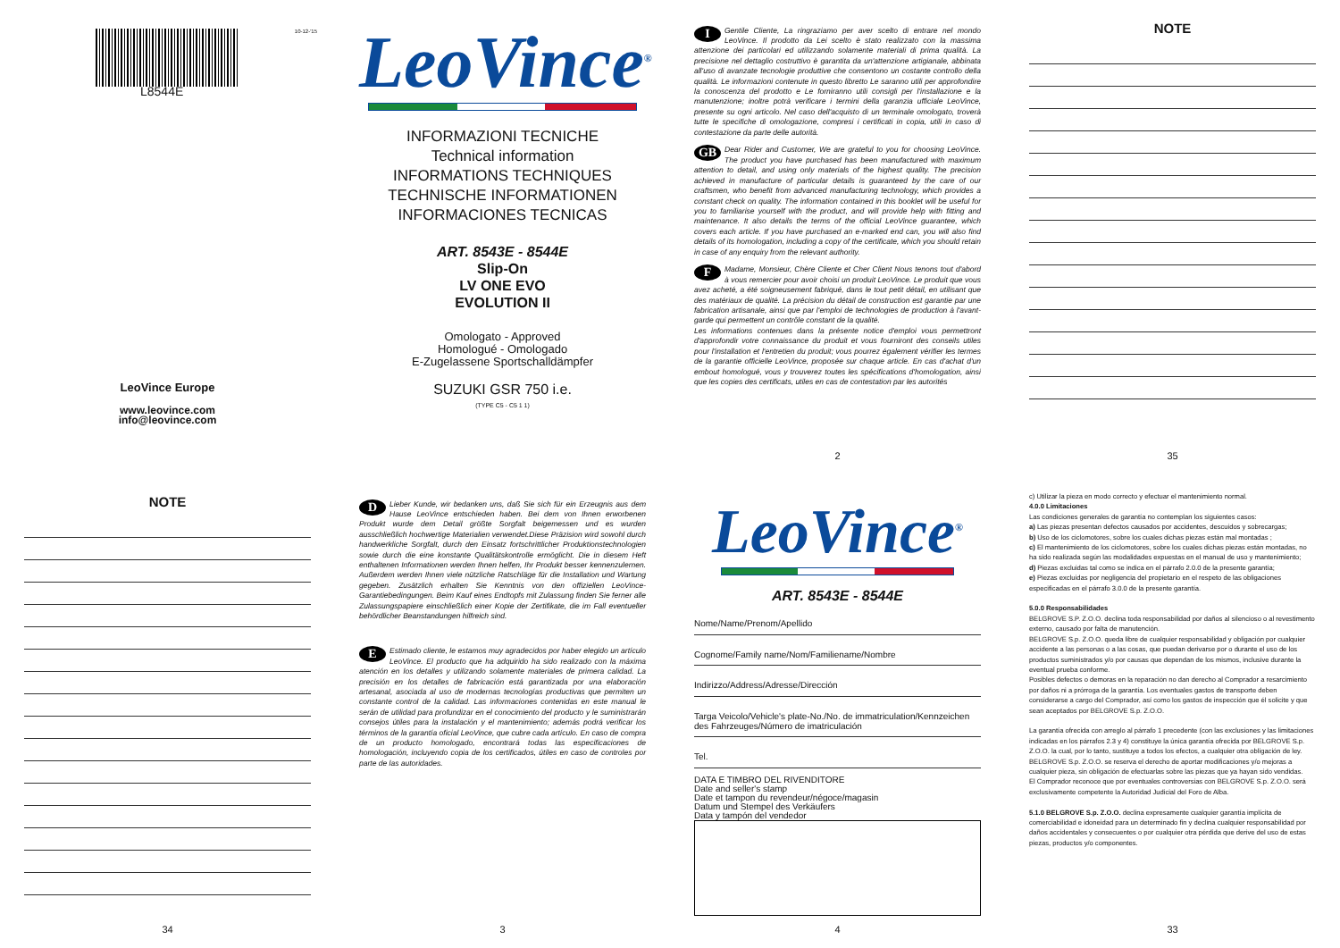L8544E
10-12-'15
LeoVince Europe
www.leovince.com
info@leovince.com
LeoVince<sup>®</sup>
INFORMAZIONI TECNICHE
Technical information
INFORMATIONS TECHNIQUES
TECHNISCHE INFORMATIONEN
INFORMACIONES TECNICAS
ART. 8543E - 8544E
Slip-On
LV ONE EVO
EVOLUTION II
Omologato - Approved
Homologué - Omologado
E-Zugelassene Sportschalldämpfer
SUZUKI GSR 750 i.e.
(TYPE C5 - C5 1 1)
IGentile Cliente, La ringraziamo per aver scelto di entrare nel mondo LeoVince. Il prodotto da Lei scelto è stato realizzato con la massima attenzione dei particolari ed utilizzando solamente materiali di prima qualità. La precisione nel dettaglio costruttivo è garantita da un'attenzione artigianale, abbinata all'uso di avanzate tecnologie produttive che consentono un costante controllo della qualità. Le informazioni contenute in questo libretto Le saranno utili per approfondire la conoscenza del prodotto e Le forniranno utili consigli per l'installazione e la manutenzione; inoltre potrà verificare i termini della garanzia ufficiale LeoVince, presente su ogni articolo. Nel caso dell'acquisto di un terminale omologato, troverà tutte le specifiche di omologazione, compresi i certificati in copia, utili in caso di contestazione da parte delle autorità.
GB Dear Rider and Customer, We are grateful to you for choosing LeoVince. The product you have purchased has been manufactured with maximum attention to detail, and using only materials of the highest quality. The precision achieved in manufacture of particular details is guaranteed by the care of our craftsmen, who benefit from advanced manufacturing technology, which provides a constant check on quality. The information contained in this booklet will be useful for you to familiarise yourself with the product, and will provide help with fitting and maintenance. It also details the terms of the official LeoVince guarantee, which covers each article. If you have purchased an e-marked end can, you will also find details of its homologation, including a copy of the certificate, which you should retain in case of any enquiry from the relevant authority.
FMadame, Monsieur, Chère Cliente et Cher Client Nous tenons tout d'abord à vous remercier pour avoir choisi un produit LeoVince. Le produit que vous avez acheté, a été soigneusement fabriqué, dans le tout petit détail, en utilisant que des matériaux de qualité. La précision du détail de construction est garantie par une fabrication artisanale, ainsi que par l'emploi de technologies de production à l'avant-garde qui permettent un contrôle constant de la qualité.
Les informations contenues dans la présente notice d'emploi vous permettront d'approfondir votre connaissance du produit et vous fourniront des conseils utiles pour l'installation et l'entretien du produit; vous pourrez également vérifier les termes de la garantie officielle LeoVince, proposée sur chaque article. En cas d'achat d'un embout homologué, vous y trouverez toutes les spécifications d'homologation, ainsi que les copies des certificats, utiles en cas de contestation par les autorités
2
NOTE
35
NOTE
34
DLieber Kunde, wir bedanken uns, daß Sie sich für ein Erzeugnis aus dem Hause LeoVince entschieden haben. Bei dem von Ihnen erworbenen Produkt wurde dem Detail größte Sorgfalt beigemessen und es wurden ausschließlich hochwertige Materialien verwendet.Diese Präzision wird sowohl durch handwerkliche Sorgfalt, durch den Einsatz fortschrittlicher Produktionstechnologien sowie durch die eine konstante Qualitätskontrolle ermöglicht. Die in diesem Heft enthaltenen Informationen werden Ihnen helfen, Ihr Produkt besser kennenzulernen. Außerdem werden Ihnen viele nützliche Ratschläge für die Installation und Wartung gegeben. Zusätzlich erhalten Sie Kenntnis von den offiziellen LeoVince-Garantiebedingungen. Beim Kauf eines Endtopfs mit Zulassung finden Sie ferner alle Zulassungspapiere einschließlich einer Kopie der Zertifikate, die im Fall eventueller behördlicher Beanstandungen hilfreich sind.
EEstimado cliente, le estamos muy agradecidos por haber elegido un artículo LeoVince. El producto que ha adquirido ha sido realizado con la máxima atención en los detalles y utilizando solamente materiales de primera calidad. La precisión en los detalles de fabricación está garantizada por una elaboración artesanal, asociada al uso de modernas tecnologías productivas que permiten un constante control de la calidad. Las informaciones contenidas en este manual le serán de utilidad para profundizar en el conocimiento del producto y le suministrarán consejos útiles para la instalación y el mantenimiento; además podrá verificar los términos de la garantía oficial LeoVince, que cubre cada artículo. En caso de compra de un producto homologado, encontrará todas las especificaciones de homologación, incluyendo copia de los certificados, útiles en caso de controles por parte de las autoridades.
3
LeoVince<sup>®</sup>
ART. 8543E - 8544E
Nome/Name/Prenom/Apellido
Cognome/Family name/Nom/Familiename/Nombre
Indirizzo/Address/Adresse/Dirección
Targa Veicolo/Vehicle's plate-No./No. de immatriculation/Kennzeichen des Fahrzeuges/Número de imatriculación
Tel.
DATA E TIMBRO DEL RIVENDITORE
Date and seller's stamp
Date et tampon du revendeur/négoce/magasin
Datum und Stempel des Verkäufers
Data y tampón del vendedor
4
c) Utilizar la pieza en modo correcto y efectuar el mantenimiento normal.
4.0.0 Limitaciones
Las condiciones generales de garantía no contemplan los siguientes casos:
a) Las piezas presentan defectos causados por accidentes, descuidos y sobrecargas;
b) Uso de los ciclomotores, sobre los cuales dichas piezas están mal montadas ;
c) El mantenimiento de los ciclomotores, sobre los cuales dichas piezas están montadas, no ha sido realizada según las modalidades expuestas en el manual de uso y mantenimiento;
d) Piezas excluidas tal como se indica en el párrafo 2.0.0 de la presente garantía;
e) Piezas excluidas por negligencia del propietario en el respeto de las obligaciones especificadas en el párrafo 3.0.0 de la presente garantía.
5.0.0 Responsabilidades
BELGROVE S.P. Z.O.O. declina toda responsabilidad por daños al silencioso o al revestimento externo, causado por falta de manutención.
BELGROVE S.p. Z.O.O. queda libre de cualquier responsabilidad y obligación por cualquier accidente a las personas o a las cosas, que puedan derivarse por o durante el uso de los productos suministrados y/o por causas que dependan de los mismos, inclusive durante la eventual prueba conforme.
Posibles defectos o demoras en la reparación no dan derecho al Comprador a resarcimiento por daños ni a prórroga de la garantía. Los eventuales gastos de transporte deben considerarse a cargo del Comprador, así como los gastos de inspección que él solicite y que sean aceptados por BELGROVE S.p. Z.O.O.
La garantía ofrecida con arreglo al párrafo 1 precedente (con las exclusiones y las limitaciones indicadas en los párrafos 2.3 y 4) constituye la única garantía ofrecida por BELGROVE S.p. Z.O.O. la cual, por lo tanto, sustituye a todos los efectos, a cualquier otra obligación de ley.
BELGROVE S.p. Z.O.O. se reserva el derecho de aportar modificaciones y/o mejoras a cualquier pieza, sin obligación de efectuarlas sobre las piezas que ya hayan sido vendidas.
El Comprador reconoce que por eventuales controversias con BELGROVE S.p. Z.O.O. será exclusivamente competente la Autoridad Judicial del Foro de Alba.
5.1.0 BELGROVE S.p. Z.O.O. declina expresamente cualquier garantía implícita de comerciabilidad e idoneidad para un determinado fin y declina cualquier responsabilidad por daños accidentales y consecuentes o por cualquier otra pérdida que derive del uso de estas piezas, productos y/o componentes.
33